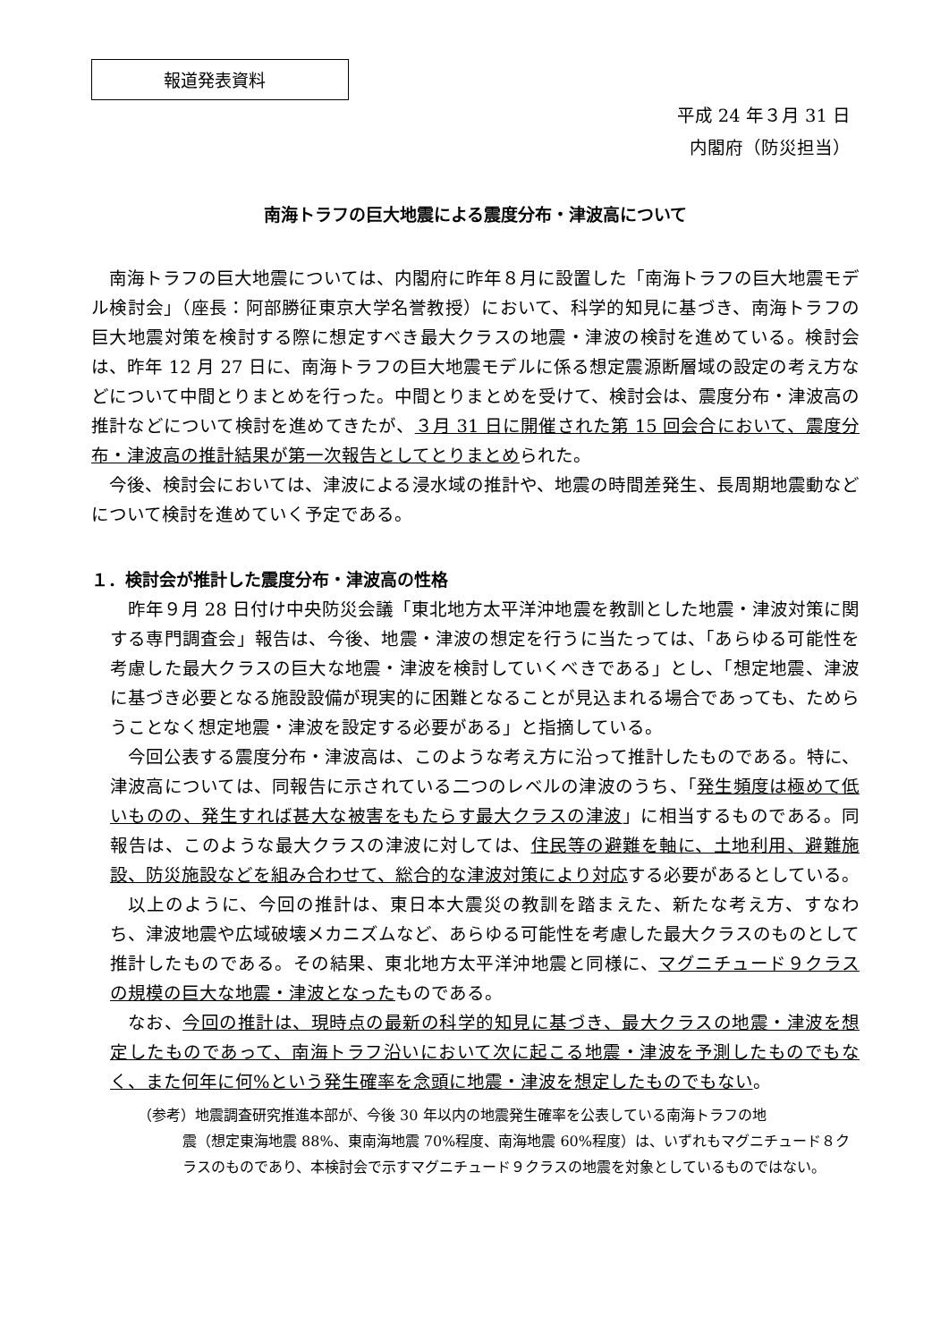報道発表資料
平成 24 年３月 31 日
内閣府（防災担当）
南海トラフの巨大地震による震度分布・津波高について
南海トラフの巨大地震については、内閣府に昨年８月に設置した「南海トラフの巨大地震モデル検討会」（座長：阿部勝征東京大学名誉教授）において、科学的知見に基づき、南海トラフの巨大地震対策を検討する際に想定すべき最大クラスの地震・津波の検討を進めている。検討会は、昨年 12 月 27 日に、南海トラフの巨大地震モデルに係る想定震源断層域の設定の考え方などについて中間とりまとめを行った。中間とりまとめを受けて、検討会は、震度分布・津波高の推計などについて検討を進めてきたが、３月 31 日に開催された第 15 回会合において、震度分布・津波高の推計結果が第一次報告としてとりまとめられた。
今後、検討会においては、津波による浸水域の推計や、地震の時間差発生、長周期地震動などについて検討を進めていく予定である。
１．検討会が推計した震度分布・津波高の性格
昨年９月 28 日付け中央防災会議「東北地方太平洋沖地震を教訓とした地震・津波対策に関する専門調査会」報告は、今後、地震・津波の想定を行うに当たっては、「あらゆる可能性を考慮した最大クラスの巨大な地震・津波を検討していくべきである」とし、「想定地震、津波に基づき必要となる施設設備が現実的に困難となることが見込まれる場合であっても、ためらうことなく想定地震・津波を設定する必要がある」と指摘している。
今回公表する震度分布・津波高は、このような考え方に沿って推計したものである。特に、津波高については、同報告に示されている二つのレベルの津波のうち、「発生頻度は極めて低いものの、発生すれば甚大な被害をもたらす最大クラスの津波」に相当するものである。同報告は、このような最大クラスの津波に対しては、住民等の避難を軸に、土地利用、避難施設、防災施設などを組み合わせて、総合的な津波対策により対応する必要があるとしている。
以上のように、今回の推計は、東日本大震災の教訓を踏まえた、新たな考え方、すなわち、津波地震や広域破壊メカニズムなど、あらゆる可能性を考慮した最大クラスのものとして推計したものである。その結果、東北地方太平洋沖地震と同様に、マグニチュード９クラスの規模の巨大な地震・津波となったものである。
なお、今回の推計は、現時点の最新の科学的知見に基づき、最大クラスの地震・津波を想定したものであって、南海トラフ沿いにおいて次に起こる地震・津波を予測したものでもなく、また何年に何%という発生確率を念頭に地震・津波を想定したものでもない。
（参考）地震調査研究推進本部が、今後 30 年以内の地震発生確率を公表している南海トラフの地
震（想定東海地震 88%、東南海地震 70%程度、南海地震 60%程度）は、いずれもマグニチュード８クラスのものであり、本検討会で示すマグニチュード９クラスの地震を対象としているものではない。